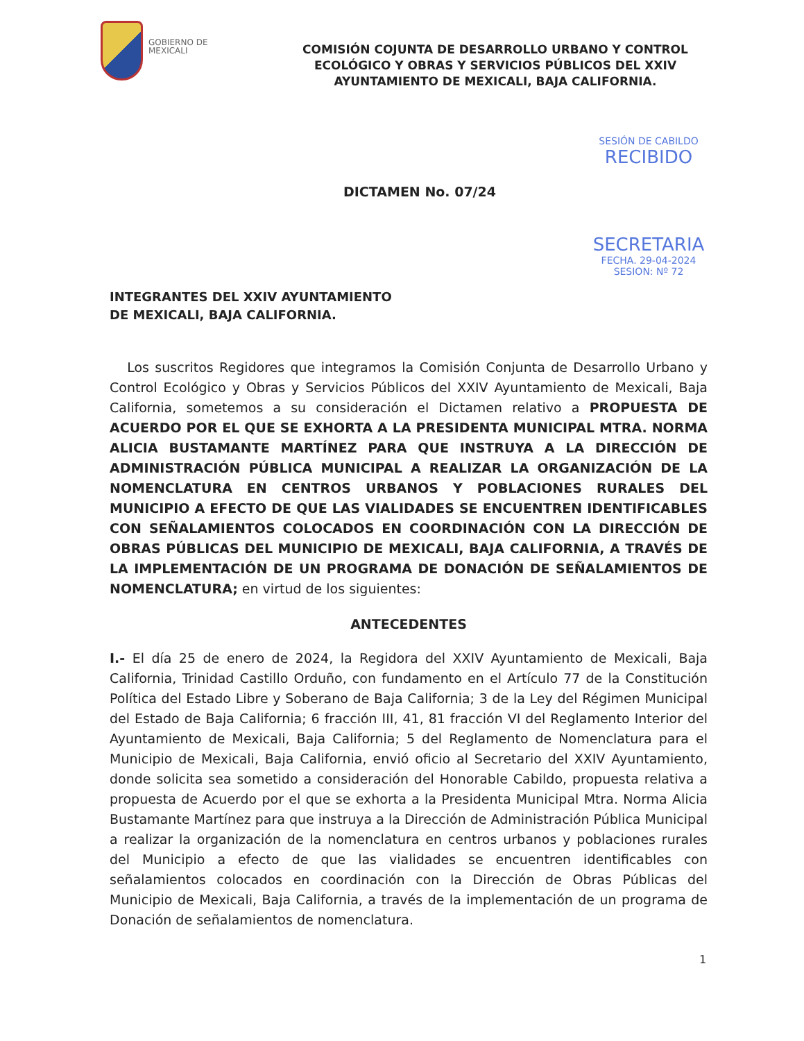GOBIERNO DE MEXICALI
COMISIÓN COJUNTA DE DESARROLLO URBANO Y CONTROL ECOLÓGICO Y OBRAS Y SERVICIOS PÚBLICOS DEL XXIV AYUNTAMIENTO DE MEXICALI, BAJA CALIFORNIA.
SESIÓN DE CABILDO
RECIBIDO
SECRETARIA
FECHA. 29-04-2024
SESION: Nº 72
DICTAMEN No. 07/24
INTEGRANTES DEL XXIV AYUNTAMIENTO
DE MEXICALI, BAJA CALIFORNIA.
Los suscritos Regidores que integramos la Comisión Conjunta de Desarrollo Urbano y Control Ecológico y Obras y Servicios Públicos del XXIV Ayuntamiento de Mexicali, Baja California, sometemos a su consideración el Dictamen relativo a PROPUESTA DE ACUERDO POR EL QUE SE EXHORTA A LA PRESIDENTA MUNICIPAL MTRA. NORMA ALICIA BUSTAMANTE MARTÍNEZ PARA QUE INSTRUYA A LA DIRECCIÓN DE ADMINISTRACIÓN PÚBLICA MUNICIPAL A REALIZAR LA ORGANIZACIÓN DE LA NOMENCLATURA EN CENTROS URBANOS Y POBLACIONES RURALES DEL MUNICIPIO A EFECTO DE QUE LAS VIALIDADES SE ENCUENTREN IDENTIFICABLES CON SEÑALAMIENTOS COLOCADOS EN COORDINACIÓN CON LA DIRECCIÓN DE OBRAS PÚBLICAS DEL MUNICIPIO DE MEXICALI, BAJA CALIFORNIA, A TRAVÉS DE LA IMPLEMENTACIÓN DE UN PROGRAMA DE DONACIÓN DE SEÑALAMIENTOS DE NOMENCLATURA; en virtud de los siguientes:
ANTECEDENTES
I.- El día 25 de enero de 2024, la Regidora del XXIV Ayuntamiento de Mexicali, Baja California, Trinidad Castillo Orduño, con fundamento en el Artículo 77 de la Constitución Política del Estado Libre y Soberano de Baja California; 3 de la Ley del Régimen Municipal del Estado de Baja California; 6 fracción III, 41, 81 fracción VI del Reglamento Interior del Ayuntamiento de Mexicali, Baja California; 5 del Reglamento de Nomenclatura para el Municipio de Mexicali, Baja California, envió oficio al Secretario del XXIV Ayuntamiento, donde solicita sea sometido a consideración del Honorable Cabildo, propuesta relativa a propuesta de Acuerdo por el que se exhorta a la Presidenta Municipal Mtra. Norma Alicia Bustamante Martínez para que instruya a la Dirección de Administración Pública Municipal a realizar la organización de la nomenclatura en centros urbanos y poblaciones rurales del Municipio a efecto de que las vialidades se encuentren identificables con señalamientos colocados en coordinación con la Dirección de Obras Públicas del Municipio de Mexicali, Baja California, a través de la implementación de un programa de Donación de señalamientos de nomenclatura.
1